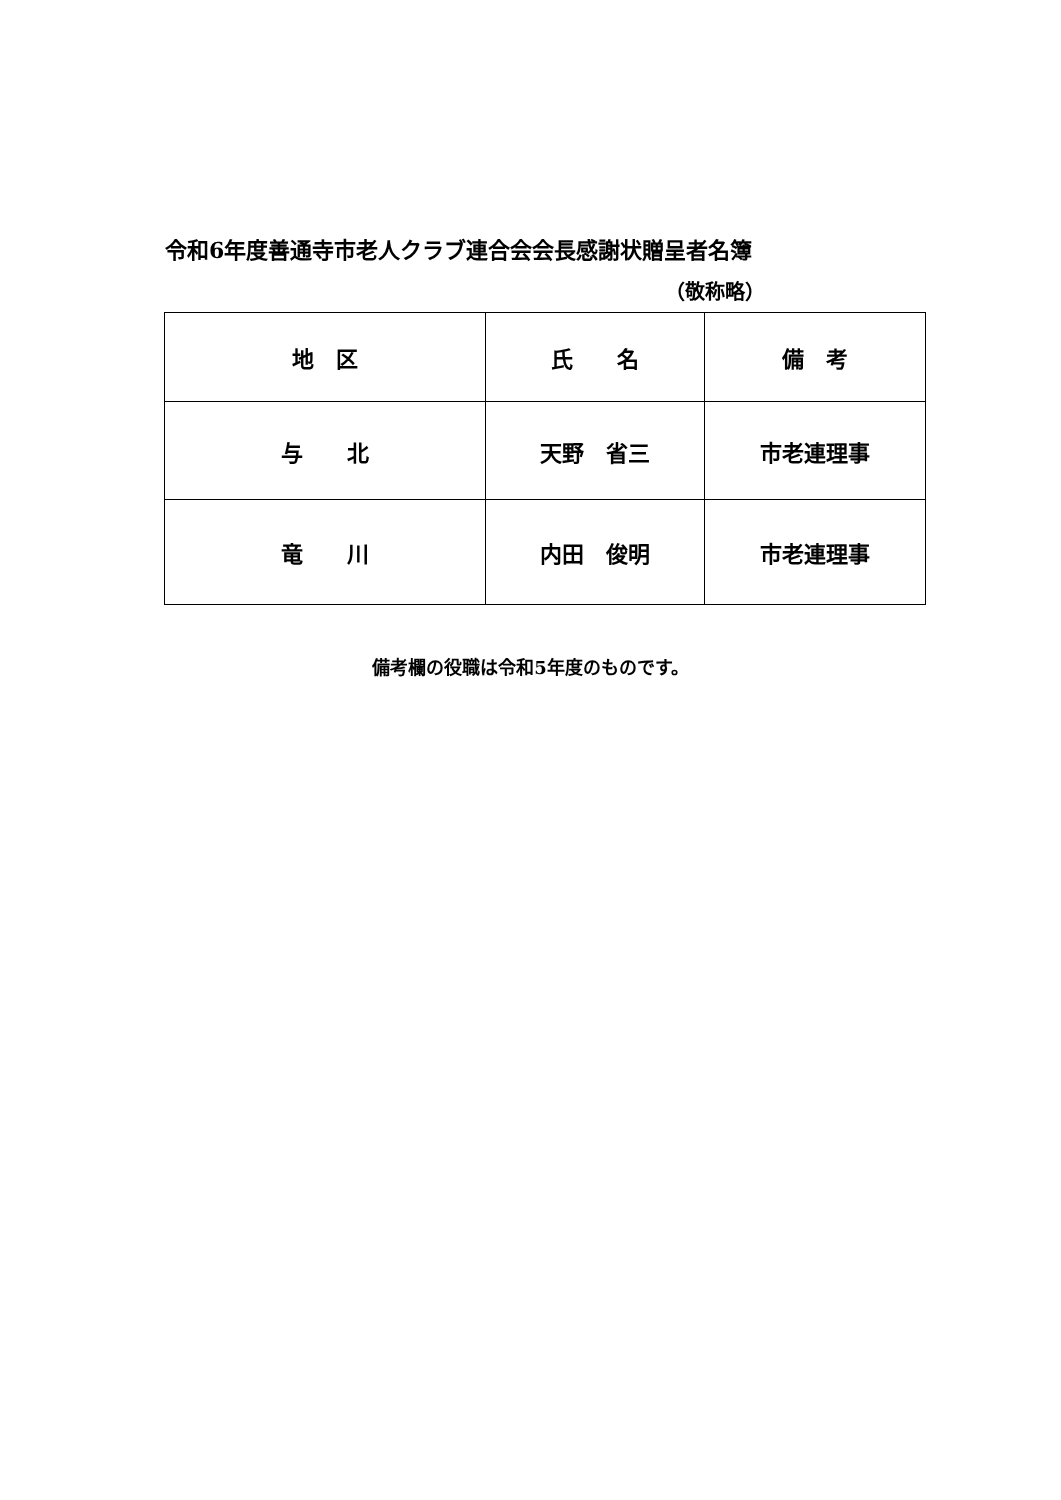令和6年度善通寺市老人クラブ連合会会長感謝状贈呈者名簿
（敬称略）
| 地 区 | 氏 名 | 備 考 |
| --- | --- | --- |
| 与 北 | 天野 省三 | 市老連理事 |
| 竜 川 | 内田 俊明 | 市老連理事 |
備考欄の役職は令和5年度のものです。